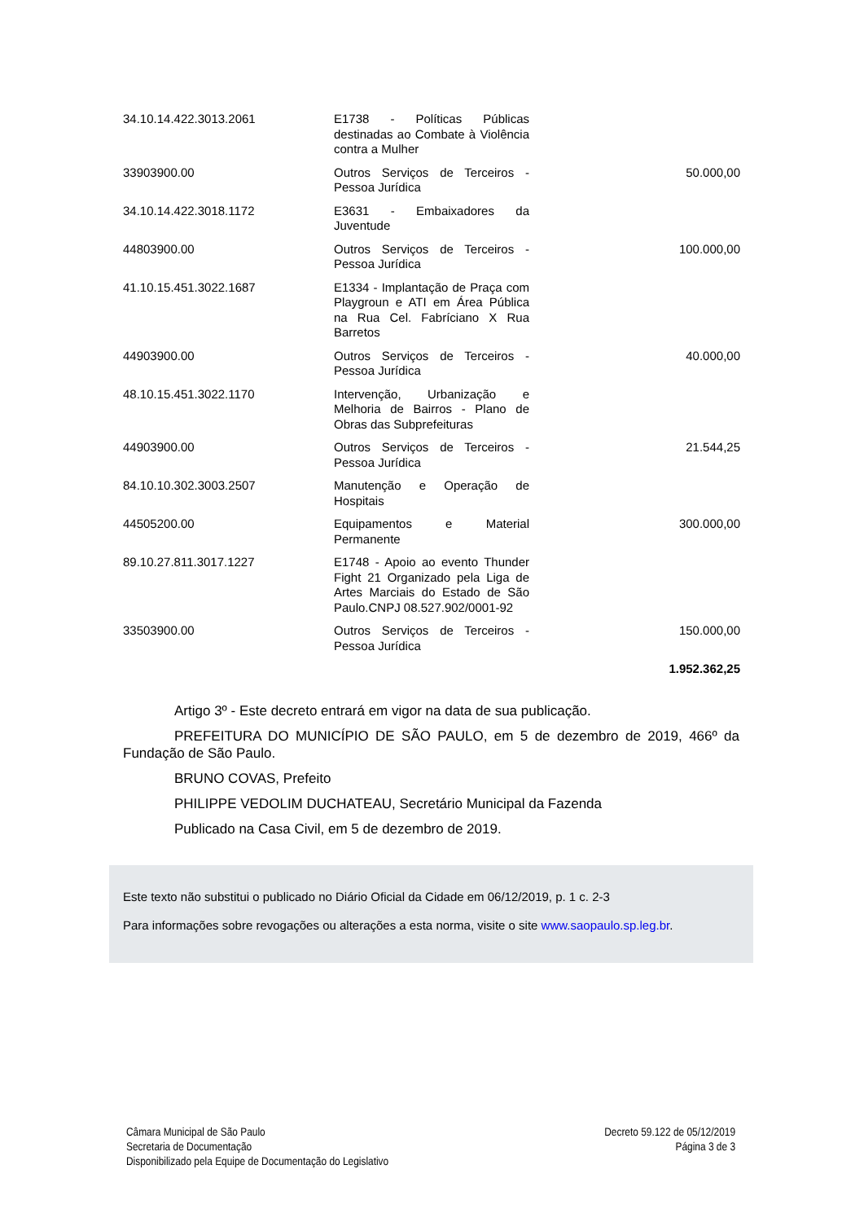| 34.10.14.422.3013.2061 | E1738 - Políticas Públicas destinadas ao Combate à Violência contra a Mulher | |
| 33903900.00 | Outros Serviços de Terceiros - Pessoa Jurídica | 50.000,00 |
| 34.10.14.422.3018.1172 | E3631 - Embaixadores da Juventude | |
| 44803900.00 | Outros Serviços de Terceiros - Pessoa Jurídica | 100.000,00 |
| 41.10.15.451.3022.1687 | E1334 - Implantação de Praça com Playgroun e ATI em Área Pública na Rua Cel. Fabríciano X Rua Barretos | |
| 44903900.00 | Outros Serviços de Terceiros - Pessoa Jurídica | 40.000,00 |
| 48.10.15.451.3022.1170 | Intervenção, Urbanização e Melhoria de Bairros - Plano de Obras das Subprefeituras | |
| 44903900.00 | Outros Serviços de Terceiros - Pessoa Jurídica | 21.544,25 |
| 84.10.10.302.3003.2507 | Manutenção e Operação de Hospitais | |
| 44505200.00 | Equipamentos e Material Permanente | 300.000,00 |
| 89.10.27.811.3017.1227 | E1748 - Apoio ao evento Thunder Fight 21 Organizado pela Liga de Artes Marciais do Estado de São Paulo.CNPJ 08.527.902/0001-92 | |
| 33503900.00 | Outros Serviços de Terceiros - Pessoa Jurídica | 150.000,00 |
| | | 1.952.362,25 |
Artigo 3º - Este decreto entrará em vigor na data de sua publicação.
PREFEITURA DO MUNICÍPIO DE SÃO PAULO, em 5 de dezembro de 2019, 466º da Fundação de São Paulo.
BRUNO COVAS, Prefeito
PHILIPPE VEDOLIM DUCHATEAU, Secretário Municipal da Fazenda
Publicado na Casa Civil, em 5 de dezembro de 2019.
Este texto não substitui o publicado no Diário Oficial da Cidade em 06/12/2019, p. 1 c. 2-3
Para informações sobre revogações ou alterações a esta norma, visite o site www.saopaulo.sp.leg.br.
Câmara Municipal de São Paulo
Secretaria de Documentação
Disponibilizado pela Equipe de Documentação do Legislativo
Decreto 59.122 de 05/12/2019
Página 3 de 3